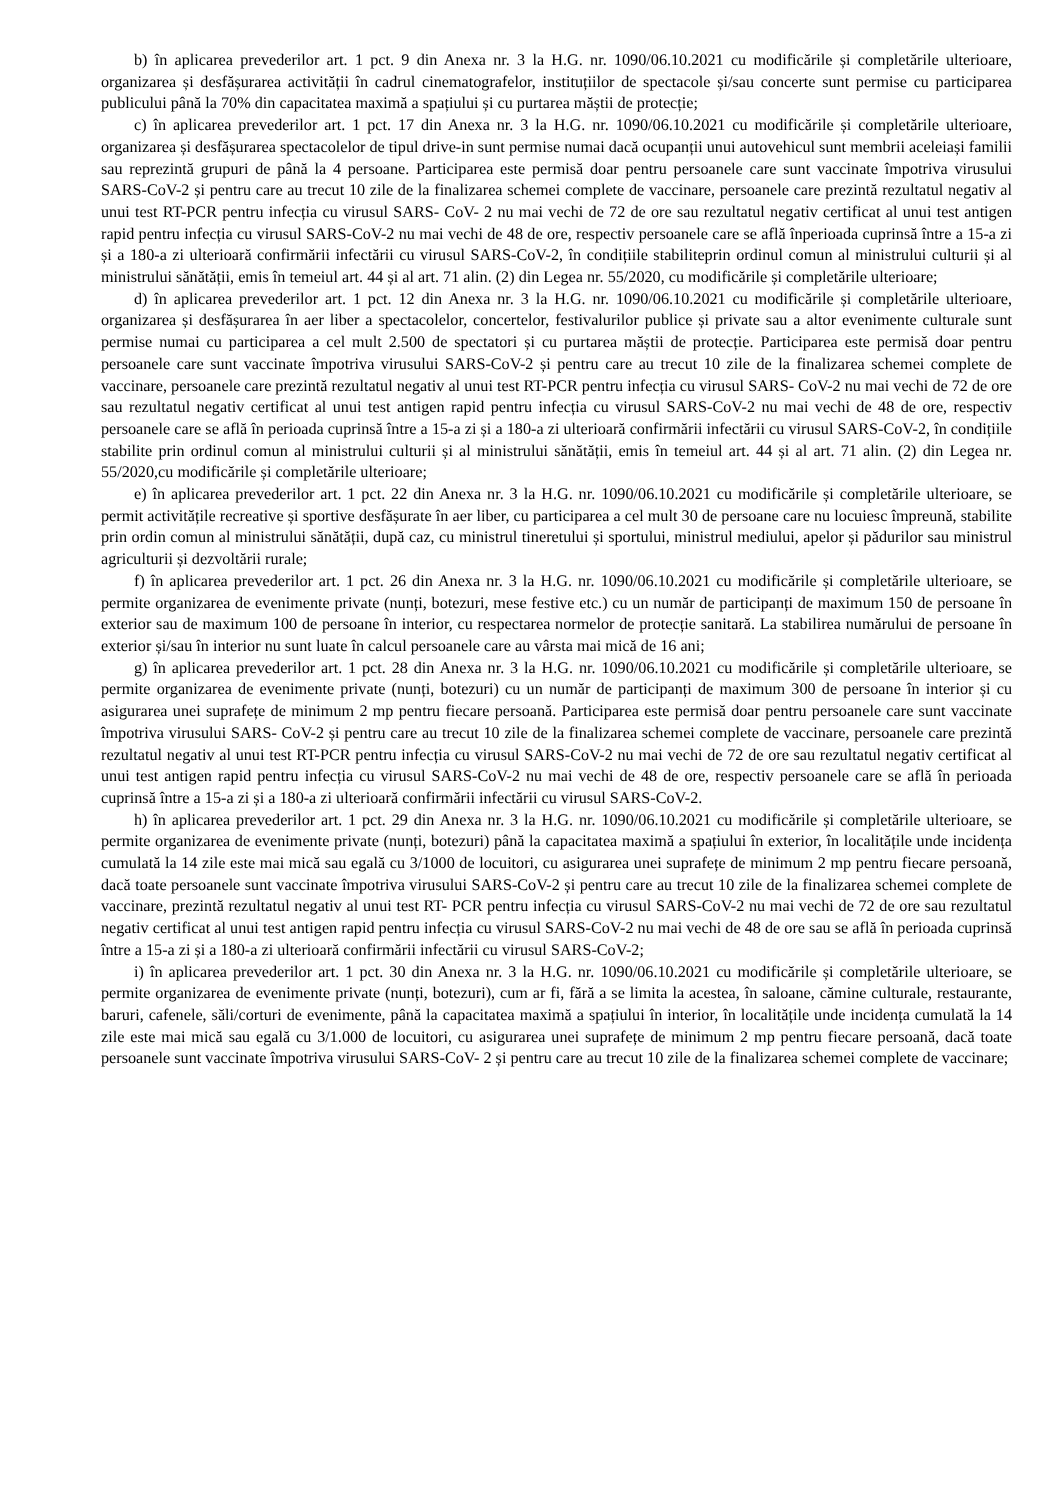b) în aplicarea prevederilor art. 1 pct. 9 din Anexa nr. 3 la H.G. nr. 1090/06.10.2021 cu modificările și completările ulterioare, organizarea și desfășurarea activității în cadrul cinematografelor, instituțiilor de spectacole și/sau concerte sunt permise cu participarea publicului până la 70% din capacitatea maximă a spațiului și cu purtarea măștii de protecție;
c) în aplicarea prevederilor art. 1 pct. 17 din Anexa nr. 3 la H.G. nr. 1090/06.10.2021 cu modificările și completările ulterioare, organizarea și desfășurarea spectacolelor de tipul drive-in sunt permise numai dacă ocupanții unui autovehicul sunt membrii aceleiași familii sau reprezintă grupuri de până la 4 persoane. Participarea este permisă doar pentru persoanele care sunt vaccinate împotriva virusului SARS-CoV-2 și pentru care au trecut 10 zile de la finalizarea schemei complete de vaccinare, persoanele care prezintă rezultatul negativ al unui test RT-PCR pentru infecția cu virusul SARS- CoV- 2 nu mai vechi de 72 de ore sau rezultatul negativ certificat al unui test antigen rapid pentru infecția cu virusul SARS-CoV-2 nu mai vechi de 48 de ore, respectiv persoanele care se află înperioada cuprinsă între a 15-a zi și a 180-a zi ulterioară confirmării infectării cu virusul SARS-CoV-2, în condițiile stabiliteprin ordinul comun al ministrului culturii și al ministrului sănătății, emis în temeiul art. 44 și al art. 71 alin. (2) din Legea nr. 55/2020, cu modificările și completările ulterioare;
d) în aplicarea prevederilor art. 1 pct. 12 din Anexa nr. 3 la H.G. nr. 1090/06.10.2021 cu modificările și completările ulterioare, organizarea și desfășurarea în aer liber a spectacolelor, concertelor, festivalurilor publice și private sau a altor evenimente culturale sunt permise numai cu participarea a cel mult 2.500 de spectatori și cu purtarea măștii de protecție. Participarea este permisă doar pentru persoanele care sunt vaccinate împotriva virusului SARS-CoV-2 și pentru care au trecut 10 zile de la finalizarea schemei complete de vaccinare, persoanele care prezintă rezultatul negativ al unui test RT-PCR pentru infecția cu virusul SARS- CoV-2 nu mai vechi de 72 de ore sau rezultatul negativ certificat al unui test antigen rapid pentru infecția cu virusul SARS-CoV-2 nu mai vechi de 48 de ore, respectiv persoanele care se află în perioada cuprinsă între a 15-a zi și a 180-a zi ulterioară confirmării infectării cu virusul SARS-CoV-2, în condițiile stabilite prin ordinul comun al ministrului culturii și al ministrului sănătății, emis în temeiul art. 44 și al art. 71 alin. (2) din Legea nr. 55/2020,cu modificările și completările ulterioare;
e) în aplicarea prevederilor art. 1 pct. 22 din Anexa nr. 3 la H.G. nr. 1090/06.10.2021 cu modificările și completările ulterioare, se permit activitățile recreative și sportive desfășurate în aer liber, cu participarea a cel mult 30 de persoane care nu locuiesc împreună, stabilite prin ordin comun al ministrului sănătății, după caz, cu ministrul tineretului și sportului, ministrul mediului, apelor și pădurilor sau ministrul agriculturii și dezvoltării rurale;
f) în aplicarea prevederilor art. 1 pct. 26 din Anexa nr. 3 la H.G. nr. 1090/06.10.2021 cu modificările și completările ulterioare, se permite organizarea de evenimente private (nunți, botezuri, mese festive etc.) cu un număr de participanți de maximum 150 de persoane în exterior sau de maximum 100 de persoane în interior, cu respectarea normelor de protecție sanitară. La stabilirea numărului de persoane în exterior și/sau în interior nu sunt luate în calcul persoanele care au vârsta mai mică de 16 ani;
g) în aplicarea prevederilor art. 1 pct. 28 din Anexa nr. 3 la H.G. nr. 1090/06.10.2021 cu modificările și completările ulterioare, se permite organizarea de evenimente private (nunți, botezuri) cu un număr de participanți de maximum 300 de persoane în interior și cu asigurarea unei suprafețe de minimum 2 mp pentru fiecare persoană. Participarea este permisă doar pentru persoanele care sunt vaccinate împotriva virusului SARS- CoV-2 și pentru care au trecut 10 zile de la finalizarea schemei complete de vaccinare, persoanele care prezintă rezultatul negativ al unui test RT-PCR pentru infecția cu virusul SARS-CoV-2 nu mai vechi de 72 de ore sau rezultatul negativ certificat al unui test antigen rapid pentru infecția cu virusul SARS-CoV-2 nu mai vechi de 48 de ore, respectiv persoanele care se află în perioada cuprinsă între a 15-a zi și a 180-a zi ulterioară confirmării infectării cu virusul SARS-CoV-2.
h) în aplicarea prevederilor art. 1 pct. 29 din Anexa nr. 3 la H.G. nr. 1090/06.10.2021 cu modificările și completările ulterioare, se permite organizarea de evenimente private (nunți, botezuri) până la capacitatea maximă a spațiului în exterior, în localitățile unde incidența cumulată la 14 zile este mai mică sau egală cu 3/1000 de locuitori, cu asigurarea unei suprafețe de minimum 2 mp pentru fiecare persoană, dacă toate persoanele sunt vaccinate împotriva virusului SARS-CoV-2 și pentru care au trecut 10 zile de la finalizarea schemei complete de vaccinare, prezintă rezultatul negativ al unui test RT- PCR pentru infecția cu virusul SARS-CoV-2 nu mai vechi de 72 de ore sau rezultatul negativ certificat al unui test antigen rapid pentru infecția cu virusul SARS-CoV-2 nu mai vechi de 48 de ore sau se află în perioada cuprinsă între a 15-a zi și a 180-a zi ulterioară confirmării infectării cu virusul SARS-CoV-2;
i) în aplicarea prevederilor art. 1 pct. 30 din Anexa nr. 3 la H.G. nr. 1090/06.10.2021 cu modificările și completările ulterioare, se permite organizarea de evenimente private (nunți, botezuri), cum ar fi, fără a se limita la acestea, în saloane, cămine culturale, restaurante, baruri, cafenele, săli/corturi de evenimente, până la capacitatea maximă a spațiului în interior, în localitățile unde incidența cumulată la 14 zile este mai mică sau egală cu 3/1.000 de locuitori, cu asigurarea unei suprafețe de minimum 2 mp pentru fiecare persoană, dacă toate persoanele sunt vaccinate împotriva virusului SARS-CoV- 2 și pentru care au trecut 10 zile de la finalizarea schemei complete de vaccinare;